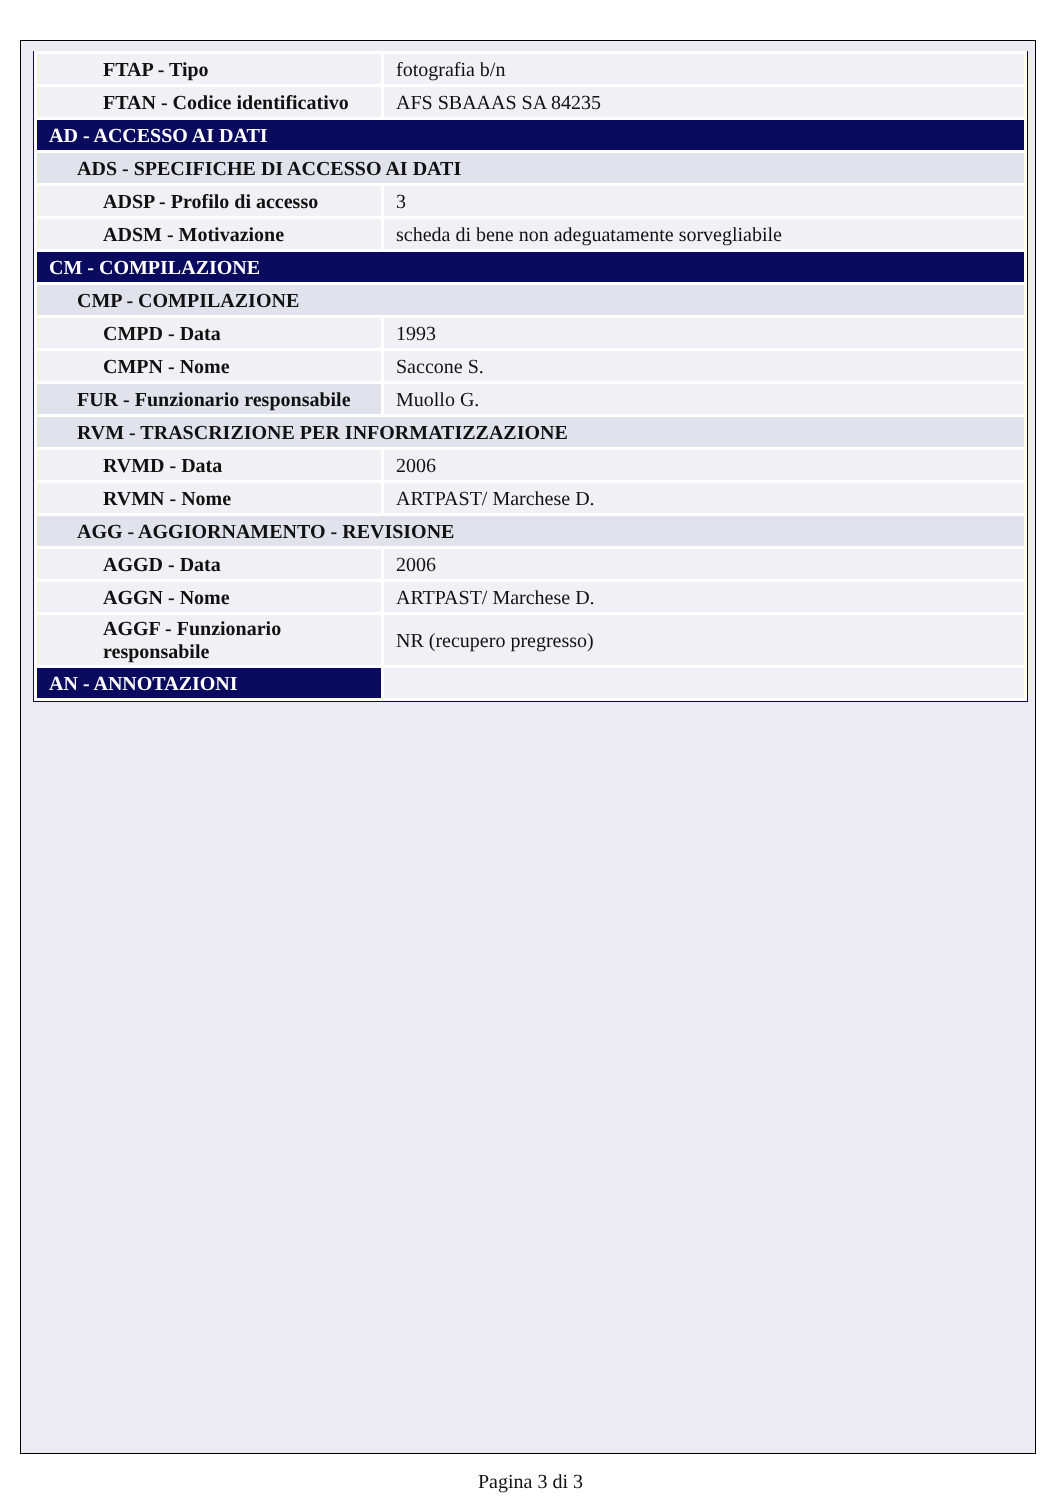| FTAP - Tipo | fotografia b/n |
| FTAN - Codice identificativo | AFS SBAAAS SA 84235 |
| AD - ACCESSO AI DATI | |
| ADS - SPECIFICHE DI ACCESSO AI DATI | |
| ADSP - Profilo di accesso | 3 |
| ADSM - Motivazione | scheda di bene non adeguatamente sorvegliabile |
| CM - COMPILAZIONE | |
| CMP - COMPILAZIONE | |
| CMPD - Data | 1993 |
| CMPN - Nome | Saccone S. |
| FUR - Funzionario responsabile | Muollo G. |
| RVM - TRASCRIZIONE PER INFORMATIZZAZIONE | |
| RVMD - Data | 2006 |
| RVMN - Nome | ARTPAST/ Marchese D. |
| AGG - AGGIORNAMENTO - REVISIONE | |
| AGGD - Data | 2006 |
| AGGN - Nome | ARTPAST/ Marchese D. |
| AGGF - Funzionario responsabile | NR (recupero pregresso) |
| AN - ANNOTAZIONI | |
Pagina 3 di 3